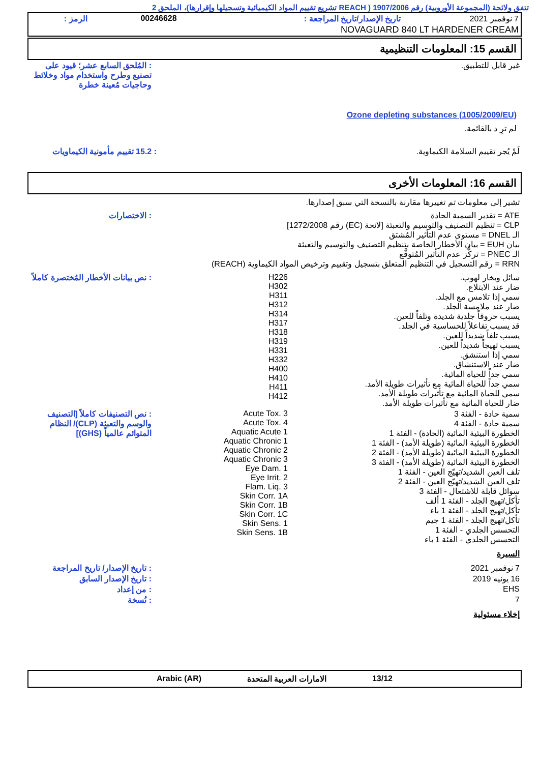تتفق ولائحة (المجموعة الأوروبية) رقم 1907/2006 ( REACH تشريع تقييم المواد الكيميائية وتسجيلها وإقرارها)، الملحق 2
| 7 نوفمبر 2021 | تاريخ الإصدار/تاريخ المراجعة : | 00246628 | الرمز : |
| NOVAGUARD 840 LT HARDENER CREAM | | | |
القسم 15: المعلومات التنظيمية
| غير قابل للتطبيق. | : المُلحق السابع عشر؛ قيود على تصنيع وطرح واستخدام مواد وخلائط وحاجيات مُعينة خطرة |
Ozone depleting substances (1005/2009/EU)
لم ترِ د بالقائمة.
| لَمْ يُجر تقييم السلامة الكيماوية. | : 15.2 تقييم مأمونية الكيماويات |
القسم 16: المعلومات الأخرى
تشير إلى معلومات تم تغييرها مقارنة بالنسخة التي سبق إصدارها.
| ATE = تقدير السمية الحادة CLP = تنظيم التصنيف والتوسيم والتعبئة [لائحة (EC) رقم 1272/2008] الـ DNEL = مستوى عدم التأثير المُشتق بيان EUH = بيان الأخطار الخاصة بتنظيم التصنيف والتوسيم والتعبئة الـ PNEC = تركُّز عدم التأثير المُتوقَّع RRN = رقم التسجيل في التنظيم المتعلق بتسجيل وتقييم وترخيص المواد الكيماوية (REACH) | : الاختصارات |
| سائل وبخار لهوب. ضار عند الابتلاع. سمي إذا تلامس مع الجلد. ضار عند ملامسة الجلد. يسبب حروقاً جلدية شديدة وتلفاً للعين. قد يسبب تفاعلاً للحساسية في الجلد. يسبب تلفاً شديداً للعين. يسبب تهيجاً شديداً للعين. سمي إذا استنشق. ضار عند الاستنشاق. سمي جداً للحياة المائية. سمي جداً للحياة المائية مع تأثيرات طويلة الأمد. سمي للحياة المائية مع تأثيرات طويلة الأمد. ضار للحياة المائية مع تأثيرات طويلة الأمد. | H226 H302 H311 H312 H314 H317 H318 H319 H331 H332 H400 H410 H411 H412 | : نص بيانات الأخطار المُختصرة كاملاً |
| سمية حادة - الفئة 3 سمية حادة - الفئة 4 الخطورة البيئية المائية (الحادة) - الفئة 1 الخطورة البيئية المائية (طويلة الأمد) - الفئة 1 الخطورة البيئية المائية (طويلة الأمد) - الفئة 2 الخطورة البيئية المائية (طويلة الأمد) - الفئة 3 تلف العين الشديد/تهيّج العين - الفئة 1 تلف العين الشديد/تهيّج العين - الفئة 2 سوائل قابلة للاشتعال - الفئة 3 تأكل/تهيج الجلد - الفئة 1 ألف تأكل/تهيج الجلد - الفئة 1 باء تأكل/تهيج الجلد - الفئة 1 جيم التحسس الجلدي - الفئة 1 التحسس الجلدي - الفئة 1 باء | Acute Tox. 3 Acute Tox. 4 Aquatic Acute 1 Aquatic Chronic 1 Aquatic Chronic 2 Aquatic Chronic 3 Eye Dam. 1 Eye Irrit. 2 Flam. Liq. 3 Skin Corr. 1A Skin Corr. 1B Skin Corr. 1C Skin Sens. 1 Skin Sens. 1B | : نص التصنيفات كاملاً [التصنيف والوسم والتعبئة (CLP)/ النظام المتوائم عالمياً (GHS)] |
السيرة
| 7 نوفمبر 2021 | : تاريخ الإصدار/ تاريخ المراجعة |
| 16 يونيه 2019 | : تاريخ الإصدار السابق |
| EHS | : من إعداد |
| 7 | : نُسخة |
إخلاء مسئولية
13/12 الامارات العربية المتحدة Arabic (AR)